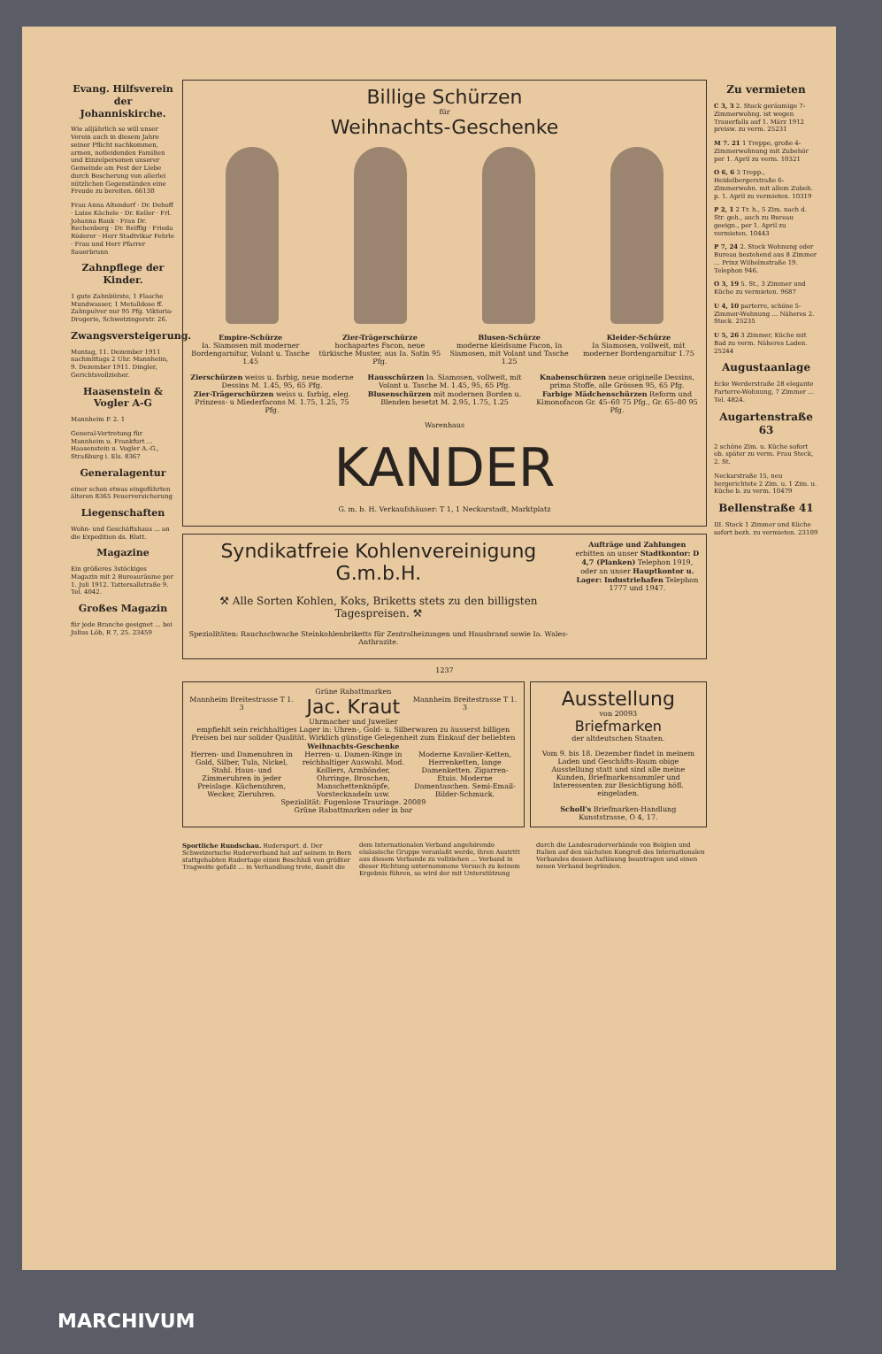Evang. Hilfsverein der Johanniskirche.
Wie alljährlich so will unser Verein auch in diesem Jahre seiner Pflicht nachkommen, armen, notleidenden Familien und Einzelpersonen unserer Gemeinde am Fest der Liebe durch Bescherung von allerlei nützlichen Gegenständen eine Freude zu bereiten. 66130
Frau Anna Altendorf · Dr. Dehoff · Luise Kächele · Dr. Keller · Frl. Johanna Bauk · Frau Dr. Rechenberg · Dr. Reiffig · Frieda Röderer · Herr Stadtvikar Fehrle · Frau und Herr Pfarrer Sauerbrunn
Zahnpflege der Kinder.
1 gute Zahnbürste, 1 Flasche Mundwasser, 1 Metalldose ff. Zahnpulver nur 95 Pfg. Viktoria-Drogerie, Schwetzingerstr. 26.
Zwangsversteigerung.
Montag, 11. Dezember 1911 nachmittags 2 Uhr. Mannheim, 9. Dezember 1911. Dingler, Gerichtsvollzieher.
Haasenstein & Vogler A-G
Mannheim P. 2. 1
General-Vertretung für Mannheim u. Frankfurt ... Haasenstein u. Vogler A.-G., Straßburg i. Els. 8367
Generalagentur
einer schon etwas eingeführten älteren 8365 Feuerversicherung
Liegenschaften
Wohn- und Geschäftshaus ... an die Expedition ds. Blatt.
Magazine
Ein größeres 3stöckiges Magazin mit 2 Bureauräume per 1. Juli 1912. Tattersallstraße 9. Tel. 4042.
Großes Magazin
für jede Branche geeignet ... bei Julius Löb, R 7, 25. 23459
Billige Schürzen
für
Weihnachts-Geschenke
Empire-Schürze
Ia. Siamosen mit moderner Bordengarnitur, Volant u. Tasche 1.45
Zier-Trägerschürze
hochapartes Facon, neue türkische Muster, aus Ia. Satin 95 Pfg.
Blusen-Schürze
moderne kleidsame Facon, Ia Siamosen, mit Volant und Tasche 1.25
Kleider-Schürze
Ia Siamosen, vollweit, mit moderner Bordengarnitur 1.75
Zierschürzen weiss u. farbig, neue moderne Dessins M. 1.45, 95, 65 Pfg.
Zier-Trägerschürzen weiss u. farbig, eleg. Prinzess- u Miederfacons M. 1.75, 1.25, 75 Pfg.
Hausschürzen Ia. Siamosen, vollweit, mit Volant u. Tasche M. 1.45, 95, 65 Pfg.
Blusenschürzen mit modernen Borden u. Blenden besetzt M. 2.95, 1.75, 1.25
Knabenschürzen neue originelle Dessins, prima Stoffe, alle Grössen 95, 65 Pfg.
Farbige Mädchenschürzen Reform und Kimonofacon Gr. 45–60 75 Pfg., Gr. 65–80 95 Pfg.
Warenhaus
KANDER
G. m. b. H. Verkaufshäuser: T 1, 1 Neckarstadt, Marktplatz
Syndikatfreie Kohlenvereinigung G.m.b.H.
⚒ Alle Sorten Kohlen, Koks, Briketts stets zu den billigsten Tagespreisen. ⚒
Spezialitäten: Rauchschwache Steinkohlenbriketts für Zentralheizungen und Hausbrand sowie Ia. Wales-Anthrazite.
Aufträge und Zahlungen erbitten an unser Stadtkontor: D 4,7 (Planken) Telephon 1919, oder an unser Hauptkontor u. Lager: Industriehafen Telephon 1777 und 1947.
1237
Grüne Rabattmarken
Mannheim Breitestrasse T 1. 3
Jac. Kraut
Mannheim Breitestrasse T 1. 3
Uhrmacher und Juwelier
empfiehlt sein reichhaltiges Lager in: Uhren-, Gold- u. Silberwaren zu äusserst billigen Preisen bei nur solider Qualität. Wirklich günstige Gelegenheit zum Einkauf der beliebten Weihnachts-Geschenke
Herren- und Damenuhren in Gold, Silber, Tula, Nickel, Stahl. Haus- und Zimmeruhren in jeder Preislage. Küchenuhren, Wecker, Zieruhren.
Herren- u. Damen-Ringe in reichhaltiger Auswahl. Mod. Kolliers, Armbänder, Ohrringe, Broschen, Manschettenknöpfe, Vorstecknadeln usw.
Moderne Kavalier-Ketten, Herrenketten, lange Damenketten. Zigarren-Etuis. Moderne Damentaschen. Semi-Email-Bilder-Schmuck.
Spezialität: Fugenlose Trauringe. 20089
Grüne Rabattmarken oder in bar
Ausstellung
von 20093
Briefmarken
der altdeutschen Staaten.
Vom 9. bis 18. Dezember findet in meinem Laden und Geschäfts-Raum obige Ausstellung statt und sind alle meine Kunden, Briefmarkensammler und Interessenten zur Besichtigung höfl. eingeladen.
Scholl's Briefmarken-Handlung
Kunststrasse, O 4, 17.
Sportliche Rundschau. Rudersport. d. Der Schweizerische Ruderverband hat auf seinem in Bern stattgehabten Rudertage einen Beschluß von größter Tragweite gefaßt ... in Verhandlung trete, damit die dem Internationalen Verband angehörende elsässische Gruppe veranlaßt werde, ihren Austritt aus diesem Verbande zu vollziehen ... Verband in dieser Richtung unternommene Versuch zu keinem Ergebnis führen, so wird der mit Unterstützung durch die Landesruderverbände von Belgien und Italien auf den nächsten Kongreß des Internationalen Verbandes dessen Auflösung beantragen und einen neuen Verband begründen.
Zu vermieten
C 3, 3 2. Stock geräumige 7-Zimmerwohng. ist wegen Trauerfalls auf 1. März 1912 preisw. zu verm. 25231
M 7. 21 1 Treppe, große 4-Zimmerwohnung mit Zubehör per 1. April zu verm. 10321
O 6, 6 3 Trepp., Heidelbergerstraße 6-Zimmerwohn. mit allem Zubeh. p. 1. April zu vermieten. 10319
P 2, 1 2 Tr. h., 5 Zim. nach d. Str. geh., auch zu Bureau geeign., per 1. April zu vermieten. 10443
P 7, 24 2. Stock Wohnung oder Bureau bestehend aus 8 Zimmer ... Prinz Wilhelmstraße 19. Telephon 946.
O 3, 19 5. St., 3 Zimmer und Küche zu vermieten. 9687
U 4, 10 parterre, schöne 5-Zimmer-Wohnung ... Näheres 2. Stock. 25235
U 5, 26 3 Zimmer, Küche mit Bad zu verm. Näheres Laden. 25244
Augustaanlage
Ecke Werderstraße 28 elegante Parterre-Wohnung, 7 Zimmer ... Tel. 4824.
Augartenstraße 63
2 schöne Zim. u. Küche sofort ob. später zu verm. Frau Steck, 2. St.
Neckarstraße 15, neu hergerichtete 2 Zim. u. 1 Zim. u. Küche b. zu verm. 10479
Bellenstraße 41
III. Stock 1 Zimmer und Küche sofort bezh. zu vermieten. 23109
MARCHIVUM